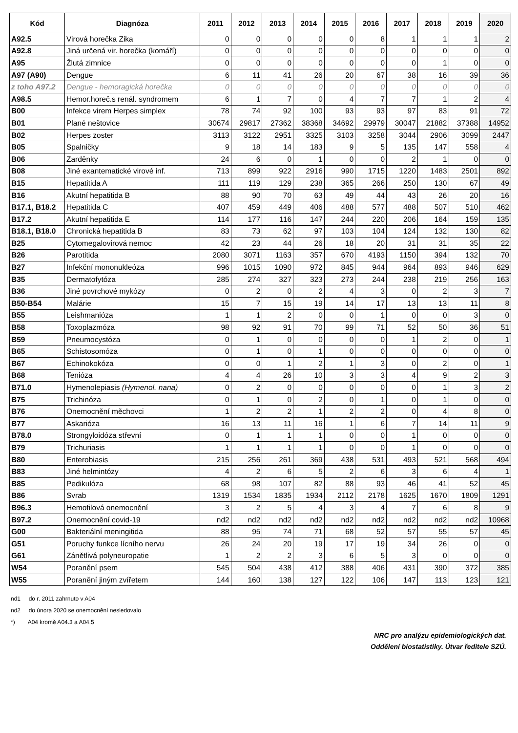| Kód | Diagnóza | 2011 | 2012 | 2013 | 2014 | 2015 | 2016 | 2017 | 2018 | 2019 | 2020 |
| --- | --- | --- | --- | --- | --- | --- | --- | --- | --- | --- | --- |
| A92.5 | Virová horečka Zika | 0 | 0 | 0 | 0 | 0 | 8 | 1 | 1 | 1 | 2 |
| A92.8 | Jiná určená vir. horečka (komáří) | 0 | 0 | 0 | 0 | 0 | 0 | 0 | 0 | 0 | 0 |
| A95 | Žlutá zimnice | 0 | 0 | 0 | 0 | 0 | 0 | 0 | 1 | 0 | 0 |
| A97 (A90) | Dengue | 6 | 11 | 41 | 26 | 20 | 67 | 38 | 16 | 39 | 36 |
| z toho A97.2 | Dengue - hemoragická horečka | 0 | 0 | 0 | 0 | 0 | 0 | 0 | 0 | 0 | 0 |
| A98.5 | Hemor.horeč.s renál. syndromem | 6 | 1 | 7 | 0 | 4 | 7 | 7 | 1 | 2 | 4 |
| B00 | Infekce virem Herpes simplex | 78 | 74 | 92 | 100 | 93 | 93 | 97 | 83 | 91 | 72 |
| B01 | Plané neštovice | 30674 | 29817 | 27362 | 38368 | 34692 | 29979 | 30047 | 21882 | 37388 | 14952 |
| B02 | Herpes zoster | 3113 | 3122 | 2951 | 3325 | 3103 | 3258 | 3044 | 2906 | 3099 | 2447 |
| B05 | Spalničky | 9 | 18 | 14 | 183 | 9 | 5 | 135 | 147 | 558 | 4 |
| B06 | Zarděnky | 24 | 6 | 0 | 1 | 0 | 0 | 2 | 1 | 0 | 0 |
| B08 | Jiné exantematické virové inf. | 713 | 899 | 922 | 2916 | 990 | 1715 | 1220 | 1483 | 2501 | 892 |
| B15 | Hepatitida A | 111 | 119 | 129 | 238 | 365 | 266 | 250 | 130 | 67 | 49 |
| B16 | Akutní hepatitida B | 88 | 90 | 70 | 63 | 49 | 44 | 43 | 26 | 20 | 16 |
| B17.1, B18.2 | Hepatitida C | 407 | 459 | 449 | 406 | 488 | 577 | 488 | 507 | 510 | 462 |
| B17.2 | Akutní hepatitida E | 114 | 177 | 116 | 147 | 244 | 220 | 206 | 164 | 159 | 135 |
| B18.1, B18.0 | Chronická hepatitida B | 83 | 73 | 62 | 97 | 103 | 104 | 124 | 132 | 130 | 82 |
| B25 | Cytomegalovirová nemoc | 42 | 23 | 44 | 26 | 18 | 20 | 31 | 31 | 35 | 22 |
| B26 | Parotitida | 2080 | 3071 | 1163 | 357 | 670 | 4193 | 1150 | 394 | 132 | 70 |
| B27 | Infekční mononukleóza | 996 | 1015 | 1090 | 972 | 845 | 944 | 964 | 893 | 946 | 629 |
| B35 | Dermatofytóza | 285 | 274 | 327 | 323 | 273 | 244 | 238 | 219 | 256 | 163 |
| B36 | Jiné povrchové mykózy | 0 | 2 | 0 | 2 | 4 | 3 | 0 | 2 | 3 | 7 |
| B50-B54 | Malárie | 15 | 7 | 15 | 19 | 14 | 17 | 13 | 13 | 11 | 8 |
| B55 | Leishmanióza | 1 | 1 | 2 | 0 | 0 | 1 | 0 | 0 | 3 | 0 |
| B58 | Toxoplazmóza | 98 | 92 | 91 | 70 | 99 | 71 | 52 | 50 | 36 | 51 |
| B59 | Pneumocystóza | 0 | 1 | 0 | 0 | 0 | 0 | 1 | 2 | 0 | 1 |
| B65 | Schistosomóza | 0 | 1 | 0 | 1 | 0 | 0 | 0 | 0 | 0 | 0 |
| B67 | Echinokokóza | 0 | 0 | 1 | 2 | 1 | 3 | 0 | 2 | 0 | 1 |
| B68 | Tenióza | 4 | 4 | 26 | 10 | 3 | 3 | 4 | 9 | 2 | 3 |
| B71.0 | Hymenolepiasis (Hymenol. nana) | 0 | 2 | 0 | 0 | 0 | 0 | 0 | 1 | 3 | 2 |
| B75 | Trichinóza | 0 | 1 | 0 | 2 | 0 | 1 | 0 | 1 | 0 | 0 |
| B76 | Onemocnění měchovci | 1 | 2 | 2 | 1 | 2 | 2 | 0 | 4 | 8 | 0 |
| B77 | Askarióza | 16 | 13 | 11 | 16 | 1 | 6 | 7 | 14 | 11 | 9 |
| B78.0 | Strongyloidóza střevní | 0 | 1 | 1 | 1 | 0 | 0 | 1 | 0 | 0 | 0 |
| B79 | Trichuriasis | 1 | 1 | 1 | 1 | 0 | 0 | 1 | 0 | 0 | 0 |
| B80 | Enterobiasis | 215 | 256 | 261 | 369 | 438 | 531 | 493 | 521 | 568 | 494 |
| B83 | Jiné helmintózy | 4 | 2 | 6 | 5 | 2 | 6 | 3 | 6 | 4 | 1 |
| B85 | Pedikulóza | 68 | 98 | 107 | 82 | 88 | 93 | 46 | 41 | 52 | 45 |
| B86 | Svrab | 1319 | 1534 | 1835 | 1934 | 2112 | 2178 | 1625 | 1670 | 1809 | 1291 |
| B96.3 | Hemofilová onemocnění | 3 | 2 | 5 | 4 | 3 | 4 | 7 | 6 | 8 | 9 |
| B97.2 | Onemocnění covid-19 | nd2 | nd2 | nd2 | nd2 | nd2 | nd2 | nd2 | nd2 | nd2 | 10968 |
| G00 | Bakteriální meningitida | 88 | 95 | 74 | 71 | 68 | 52 | 57 | 55 | 57 | 45 |
| G51 | Poruchy funkce lícního nervu | 26 | 24 | 20 | 19 | 17 | 19 | 34 | 26 | 0 | 0 |
| G61 | Zánětlivá polyneuropatie | 1 | 2 | 2 | 3 | 6 | 5 | 3 | 0 | 0 | 0 |
| W54 | Poranění psem | 545 | 504 | 438 | 412 | 388 | 406 | 431 | 390 | 372 | 385 |
| W55 | Poranění jiným zvířetem | 144 | 160 | 138 | 127 | 122 | 106 | 147 | 113 | 123 | 121 |
nd1 do r. 2011 zahrnuto v A04
nd2 do února 2020 se onemocnění nesledovalo
*) A04 kromě A04.3 a A04.5
NRC pro analýzu epidemiologických dat.
Oddělení biostatistiky. Útvar ředitele SZÚ.